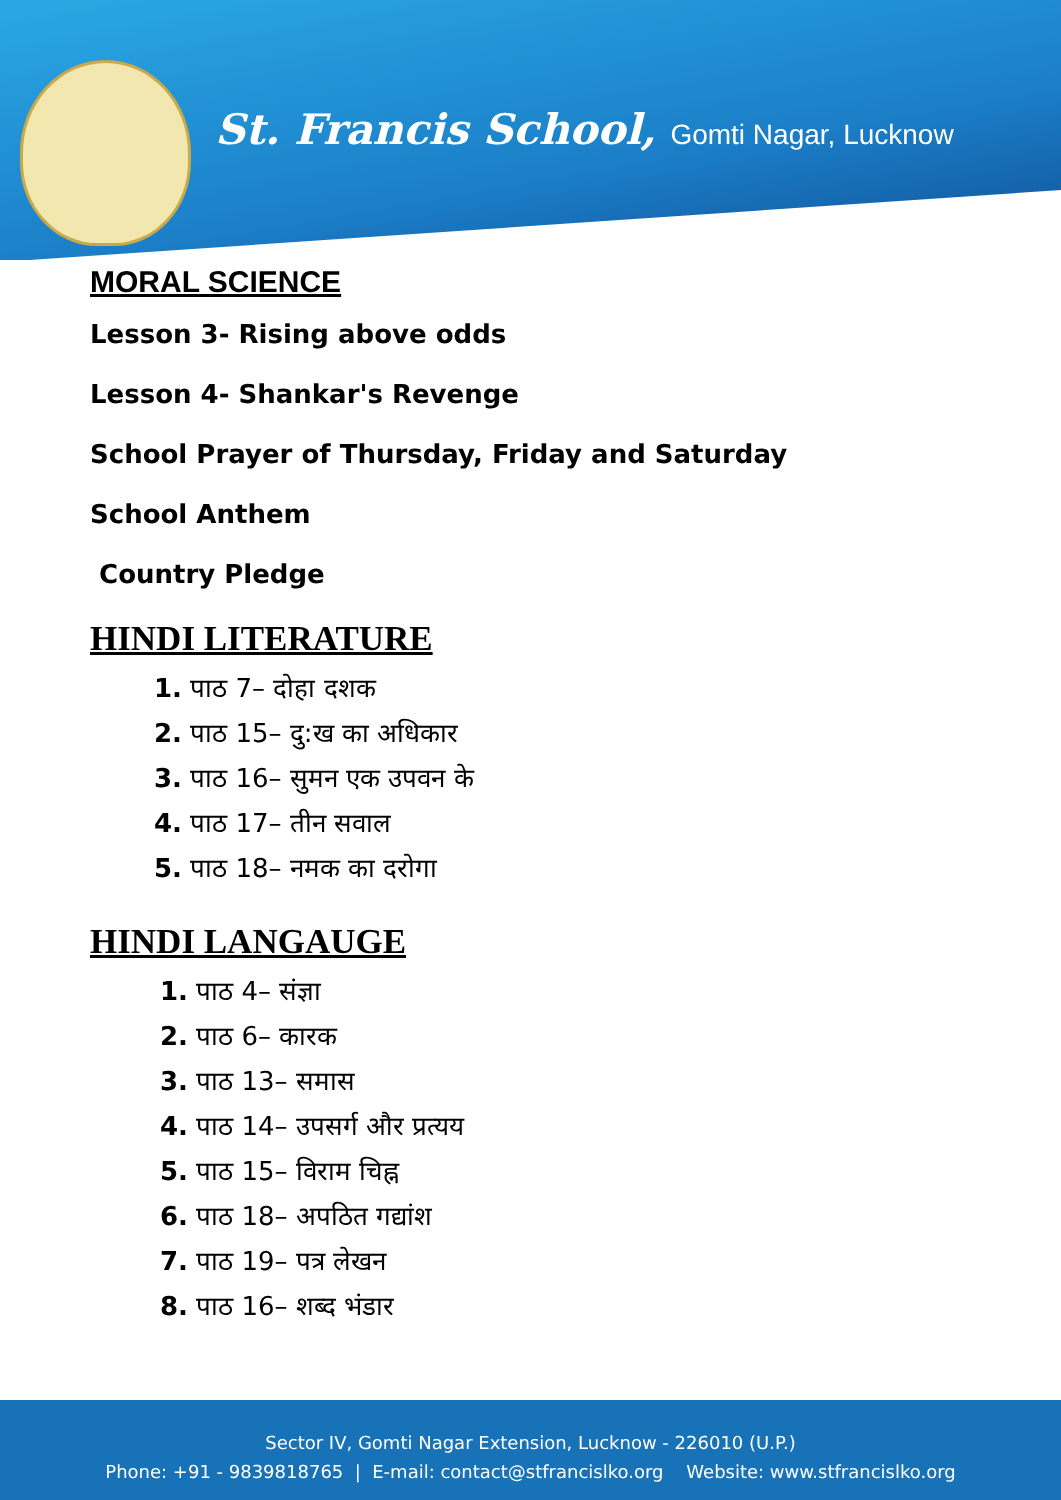St. Francis School, Gomti Nagar, Lucknow
MORAL SCIENCE
Lesson 3- Rising above odds
Lesson 4- Shankar's Revenge
School Prayer of Thursday, Friday and Saturday
School Anthem
Country Pledge
HINDI LITERATURE
1. पाठ 7– दोहा दशक
2. पाठ 15– दु:ख का अधिकार
3. पाठ 16– सुमन एक उपवन के
4. पाठ 17– तीन सवाल
5. पाठ 18– नमक का दरोगा
HINDI LANGAUGE
1. पाठ 4– संज्ञा
2. पाठ 6– कारक
3. पाठ 13– समास
4. पाठ 14– उपसर्ग और प्रत्यय
5. पाठ 15– विराम चिह्न
6. पाठ 18– अपठित गद्यांश
7. पाठ 19– पत्र लेखन
8. पाठ 16– शब्द भंडार
Sector IV, Gomti Nagar Extension, Lucknow - 226010 (U.P.)
Phone: +91 - 9839818765 | E-mail: contact@stfrancislko.org Website: www.stfrancislko.org